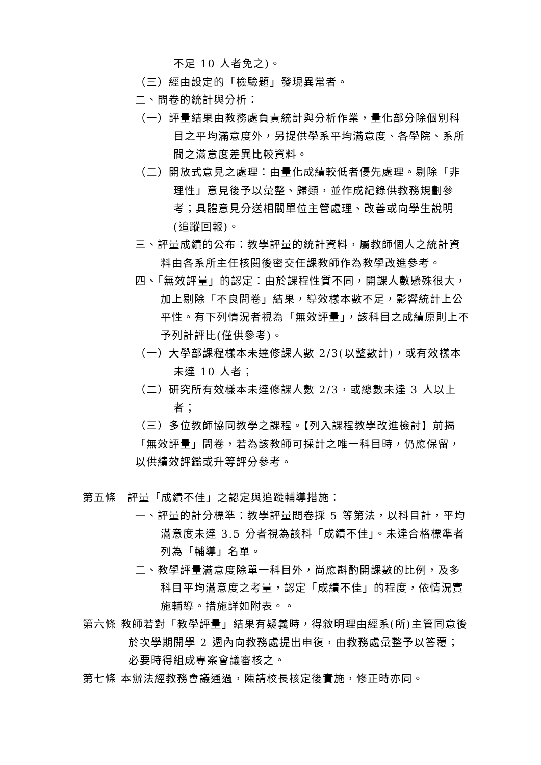不足 10 人者免之)。
（三）經由設定的「檢驗題」發現異常者。
二、問卷的統計與分析：
（一）評量結果由教務處負責統計與分析作業，量化部分除個別科目之平均滿意度外，另提供學系平均滿意度、各學院、系所間之滿意度差異比較資料。
（二）開放式意見之處理：由量化成績較低者優先處理。剔除「非理性」意見後予以彙整、歸類，並作成紀錄供教務規劃參考；具體意見分送相關單位主管處理、改善或向學生說明(追蹤回報)。
三、評量成績的公布：教學評量的統計資料，屬教師個人之統計資料由各系所主任核閱後密交任課教師作為教學改進參考。
四、「無效評量」的認定：由於課程性質不同，開課人數懸殊很大，加上剔除「不良問卷」結果，導效樣本數不足，影響統計上公平性。有下列情況者視為「無效評量」，該科目之成績原則上不予列計評比(僅供參考)。
（一）大學部課程樣本未達修課人數 2/3(以整數計)，或有效樣本未達 10 人者；
（二）研究所有效樣本未達修課人數 2/3，或總數未達 3 人以上者；
（三）多位教師協同教學之課程。【列入課程教學改進檢討】前揭「無效評量」問卷，若為該教師可採計之唯一科目時，仍應保留，以供績效評鑑或升等評分參考。
第五條　評量「成績不佳」之認定與追蹤輔導措施：
一、評量的計分標準：教學評量問卷採 5 等第法，以科目計，平均滿意度未達 3.5 分者視為該科「成績不佳」。未達合格標準者列為「輔導」名單。
二、教學評量滿意度除單一科目外，尚應斟酌開課數的比例，及多科目平均滿意度之考量，認定「成績不佳」的程度，依情況實施輔導。措施詳如附表。。
第六條 教師若對「教學評量」結果有疑義時，得敘明理由經系(所)主管同意後於次學期開學 2 週內向教務處提出申復，由教務處彙整予以答覆；必要時得組成專案會議審核之。
第七條 本辦法經教務會議通過，陳請校長核定後實施，修正時亦同。